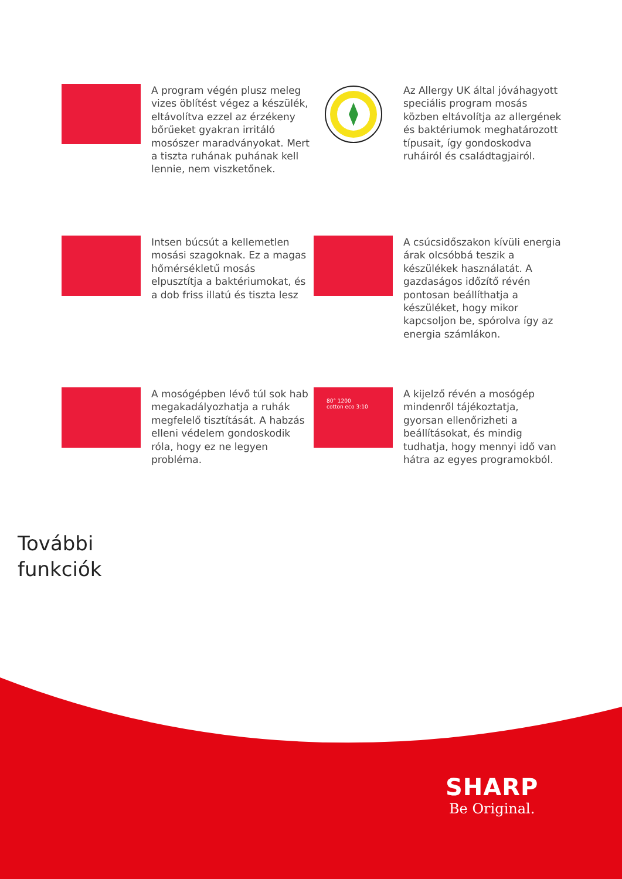A program végén plusz meleg vizes öblítést végez a készülék, eltávolítva ezzel az érzékeny bőrűeket gyakran irritáló mosószer maradványokat. Mert a tiszta ruhának puhának kell lennie, nem viszketőnek.
Az Allergy UK által jóváhagyott speciális program mosás közben eltávolítja az allergének és baktériumok meghatározott típusait, így gondoskodva ruháiról és családtagjairól.
Intsen búcsút a kellemetlen mosási szagoknak. Ez a magas hőmérsékletű mosás elpusztítja a baktériumokat, és a dob friss illatú és tiszta lesz
A csúcsidőszakon kívüli energia árak olcsóbbá teszik a készülékek használatát. A gazdaságos időzítő révén pontosan beállíthatja a készüléket, hogy mikor kapcsoljon be, spórolva így az energia számlákon.
A mosógépben lévő túl sok hab megakadályozhatja a ruhák megfelelő tisztítását. A habzás elleni védelem gondoskodik róla, hogy ez ne legyen probléma.
80° 1200
cotton eco 3:10
A kijelző révén a mosógép mindenről tájékoztatja, gyorsan ellenőrizheti a beállításokat, és mindig tudhatja, hogy mennyi idő van hátra az egyes programokból.
További
funkciók
SHARP
Be Original.